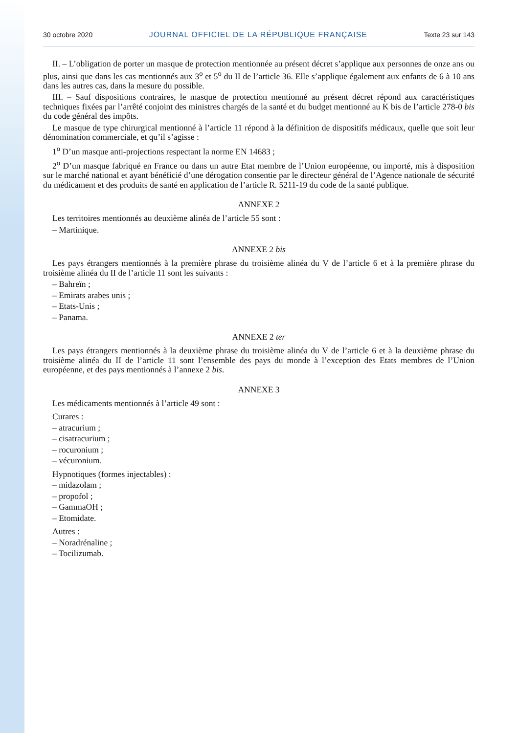30 octobre 2020 JOURNAL OFFICIEL DE LA RÉPUBLIQUE FRANÇAISE Texte 23 sur 143
II. – L’obligation de porter un masque de protection mentionnée au présent décret s’applique aux personnes de onze ans ou plus, ainsi que dans les cas mentionnés aux 3<sup>o</sup> et 5<sup>o</sup> du II de l’article 36. Elle s’applique également aux enfants de 6 à 10 ans dans les autres cas, dans la mesure du possible.
III. – Sauf dispositions contraires, le masque de protection mentionné au présent décret répond aux caractéristiques techniques fixées par l’arrêté conjoint des ministres chargés de la santé et du budget mentionné au K bis de l’article 278-0 bis du code général des impôts.
Le masque de type chirurgical mentionné à l’article 11 répond à la définition de dispositifs médicaux, quelle que soit leur dénomination commerciale, et qu’il s’agisse :
1<sup>o</sup> D’un masque anti-projections respectant la norme EN 14683 ;
2<sup>o</sup> D’un masque fabriqué en France ou dans un autre Etat membre de l’Union européenne, ou importé, mis à disposition sur le marché national et ayant bénéficié d’une dérogation consentie par le directeur général de l’Agence nationale de sécurité du médicament et des produits de santé en application de l’article R. 5211-19 du code de la santé publique.
ANNEXE 2
Les territoires mentionnés au deuxième alinéa de l’article 55 sont :
– Martinique.
ANNEXE 2 bis
Les pays étrangers mentionnés à la première phrase du troisième alinéa du V de l’article 6 et à la première phrase du troisième alinéa du II de l’article 11 sont les suivants :
– Bahreïn ;
– Emirats arabes unis ;
– Etats-Unis ;
– Panama.
ANNEXE 2 ter
Les pays étrangers mentionnés à la deuxième phrase du troisième alinéa du V de l’article 6 et à la deuxième phrase du troisième alinéa du II de l’article 11 sont l’ensemble des pays du monde à l’exception des Etats membres de l’Union européenne, et des pays mentionnés à l’annexe 2 bis.
ANNEXE 3
Les médicaments mentionnés à l’article 49 sont :
Curares :
– atracurium ;
– cisatracurium ;
– rocuronium ;
– vécuronium.
Hypnotiques (formes injectables) :
– midazolam ;
– propofol ;
– GammaOH ;
– Etomidate.
Autres :
– Noradrénaline ;
– Tocilizumab.